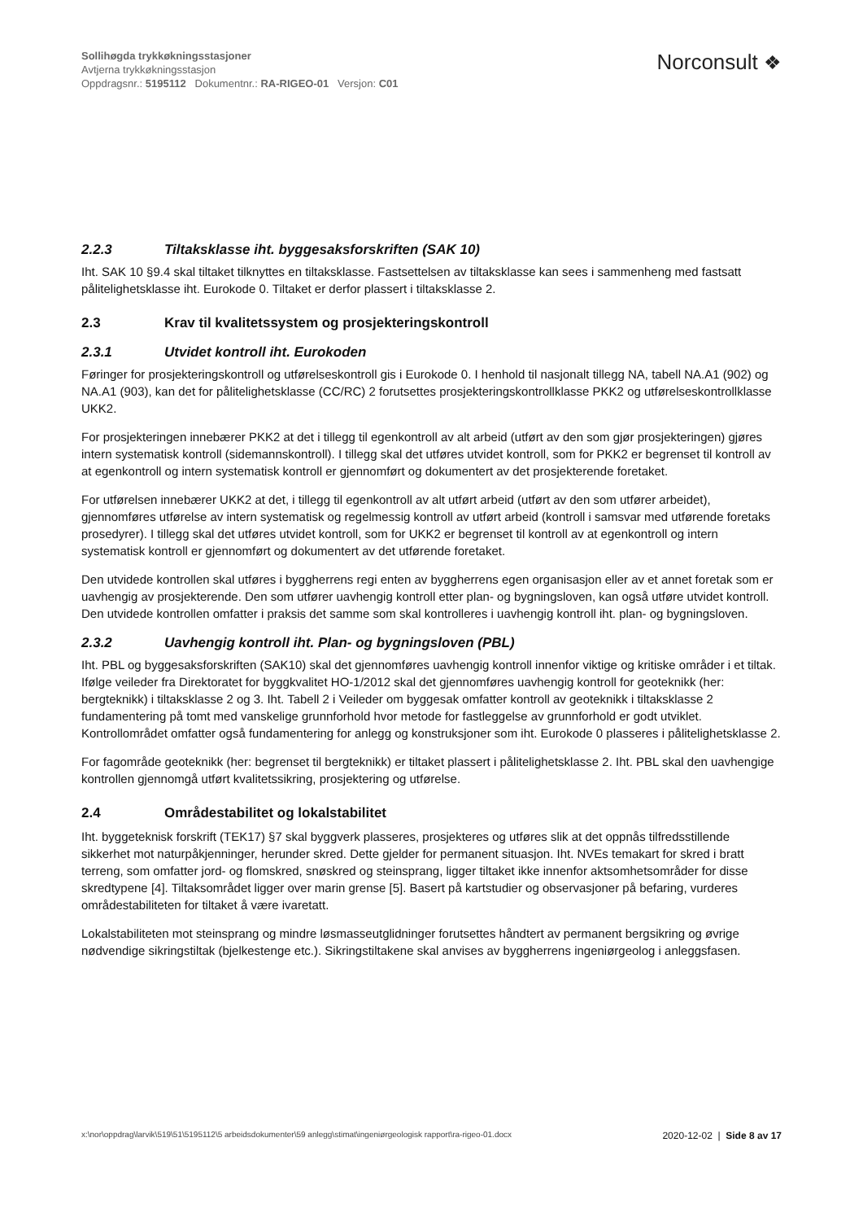Sollihøgda trykkøkningsstasjoner
Avtjerna trykkøkningsstasjon
Oppdragsnr.: 5195112 Dokumentnr.: RA-RIGEO-01 Versjon: C01
Norconsult ❖
2.2.3 Tiltaksklasse iht. byggesaksforskriften (SAK 10)
Iht. SAK 10 §9.4 skal tiltaket tilknyttes en tiltaksklasse. Fastsettelsen av tiltaksklasse kan sees i sammenheng med fastsatt pålitelighetsklasse iht. Eurokode 0. Tiltaket er derfor plassert i tiltaksklasse 2.
2.3 Krav til kvalitetssystem og prosjekteringskontroll
2.3.1 Utvidet kontroll iht. Eurokoden
Føringer for prosjekteringskontroll og utførelseskontroll gis i Eurokode 0. I henhold til nasjonalt tillegg NA, tabell NA.A1 (902) og NA.A1 (903), kan det for pålitelighetsklasse (CC/RC) 2 forutsettes prosjekteringskontrollklasse PKK2 og utførelseskontrollklasse UKK2.
For prosjekteringen innebærer PKK2 at det i tillegg til egenkontroll av alt arbeid (utført av den som gjør prosjekteringen) gjøres intern systematisk kontroll (sidemannskontroll). I tillegg skal det utføres utvidet kontroll, som for PKK2 er begrenset til kontroll av at egenkontroll og intern systematisk kontroll er gjennomført og dokumentert av det prosjekterende foretaket.
For utførelsen innebærer UKK2 at det, i tillegg til egenkontroll av alt utført arbeid (utført av den som utfører arbeidet), gjennomføres utførelse av intern systematisk og regelmessig kontroll av utført arbeid (kontroll i samsvar med utførende foretaks prosedyrer). I tillegg skal det utføres utvidet kontroll, som for UKK2 er begrenset til kontroll av at egenkontroll og intern systematisk kontroll er gjennomført og dokumentert av det utførende foretaket.
Den utvidede kontrollen skal utføres i byggherrens regi enten av byggherrens egen organisasjon eller av et annet foretak som er uavhengig av prosjekterende. Den som utfører uavhengig kontroll etter plan- og bygningsloven, kan også utføre utvidet kontroll. Den utvidede kontrollen omfatter i praksis det samme som skal kontrolleres i uavhengig kontroll iht. plan- og bygningsloven.
2.3.2 Uavhengig kontroll iht. Plan- og bygningsloven (PBL)
Iht. PBL og byggesaksforskriften (SAK10) skal det gjennomføres uavhengig kontroll innenfor viktige og kritiske områder i et tiltak. Ifølge veileder fra Direktoratet for byggkvalitet HO-1/2012 skal det gjennomføres uavhengig kontroll for geoteknikk (her: bergteknikk) i tiltaksklasse 2 og 3. Iht. Tabell 2 i Veileder om byggesak omfatter kontroll av geoteknikk i tiltaksklasse 2 fundamentering på tomt med vanskelige grunnforhold hvor metode for fastleggelse av grunnforhold er godt utviklet. Kontrollområdet omfatter også fundamentering for anlegg og konstruksjoner som iht. Eurokode 0 plasseres i pålitelighetsklasse 2.
For fagområde geoteknikk (her: begrenset til bergteknikk) er tiltaket plassert i pålitelighetsklasse 2. Iht. PBL skal den uavhengige kontrollen gjennomgå utført kvalitetssikring, prosjektering og utførelse.
2.4 Områdestabilitet og lokalstabilitet
Iht. byggeteknisk forskrift (TEK17) §7 skal byggverk plasseres, prosjekteres og utføres slik at det oppnås tilfredsstillende sikkerhet mot naturpåkjenninger, herunder skred. Dette gjelder for permanent situasjon. Iht. NVEs temakart for skred i bratt terreng, som omfatter jord- og flomskred, snøskred og steinsprang, ligger tiltaket ikke innenfor aktsomhetsområder for disse skredtypene [4]. Tiltaksområdet ligger over marin grense [5]. Basert på kartstudier og observasjoner på befaring, vurderes områdestabiliteten for tiltaket å være ivaretatt.
Lokalstabiliteten mot steinsprang og mindre løsmasseutglidninger forutsettes håndtert av permanent bergsikring og øvrige nødvendige sikringstiltak (bjelkestenge etc.). Sikringstiltakene skal anvises av byggherrens ingeniørgeolog i anleggsfasen.
x:\nor\oppdrag\larvik\519\51\5195112\5 arbeidsdokumenter\59 anlegg\stimat\ingeniørgeologisk rapport\ra-rigeo-01.docx
2020-12-02 | Side 8 av 17